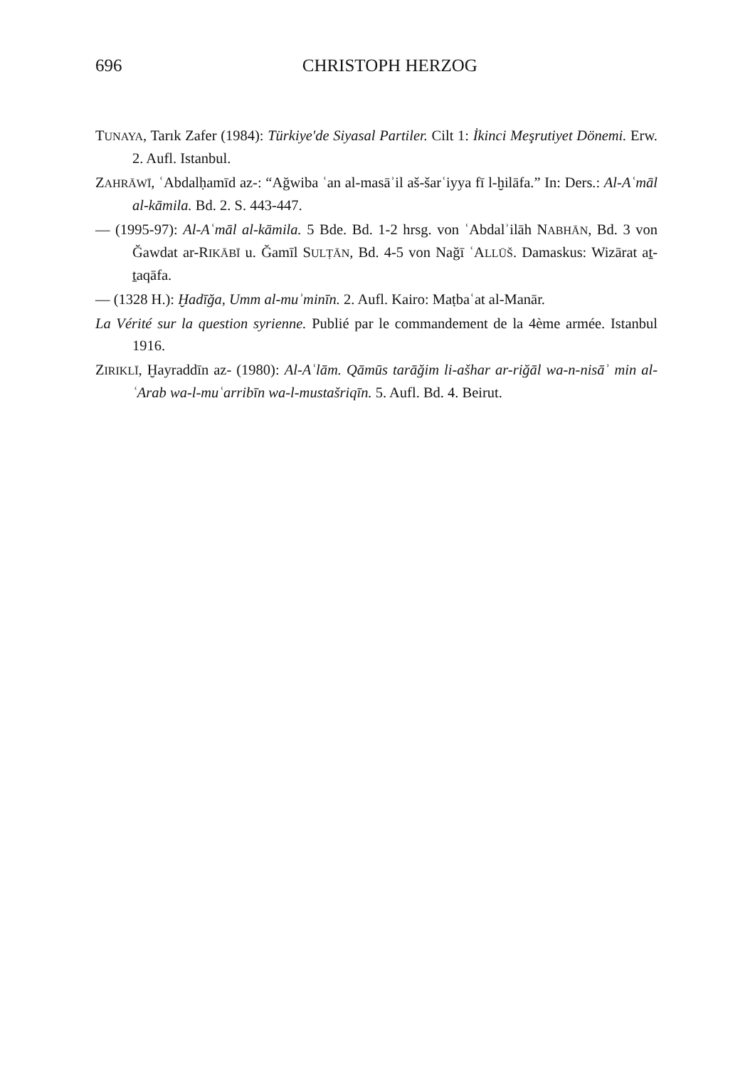696
CHRISTOPH HERZOG
TUNAYA, Tarık Zafer (1984): Türkiye'de Siyasal Partiler. Cilt 1: İkinci Meşrutiyet Dönemi. Erw. 2. Aufl. Istanbul.
ZAHRĀWĪ, ʿAbdalḥamīd az-: “Ağwiba ʿan al-masāʾil aš-šarʿiyya fī l-ḫilāfa.” In: Ders.: Al-Aʿmāl al-kāmila. Bd. 2. S. 443-447.
— (1995-97): Al-Aʿmāl al-kāmila. 5 Bde. Bd. 1-2 hrsg. von ʿAbdalʾilāh NABHĀN, Bd. 3 von Ğawdat ar-RIKĀBĪ u. Ğamīl SULṬĀN, Bd. 4-5 von Nağī ʿALLŪŠ. Damaskus: Wizārat aṯ-ṯaqāfa.
— (1328 H.): Ḫadīğa, Umm al-muʾminīn. 2. Aufl. Kairo: Maṭbaʿat al-Manār.
La Vérité sur la question syrienne. Publié par le commandement de la 4ème armée. Istanbul 1916.
ZIRIKLĪ, Ḫayraddīn az- (1980): Al-Aʿlām. Qāmūs tarāğim li-ašhar ar-riğāl wa-n-nisāʾ min al-ʿArab wa-l-muʿarribīn wa-l-mustašriqīn. 5. Aufl. Bd. 4. Beirut.